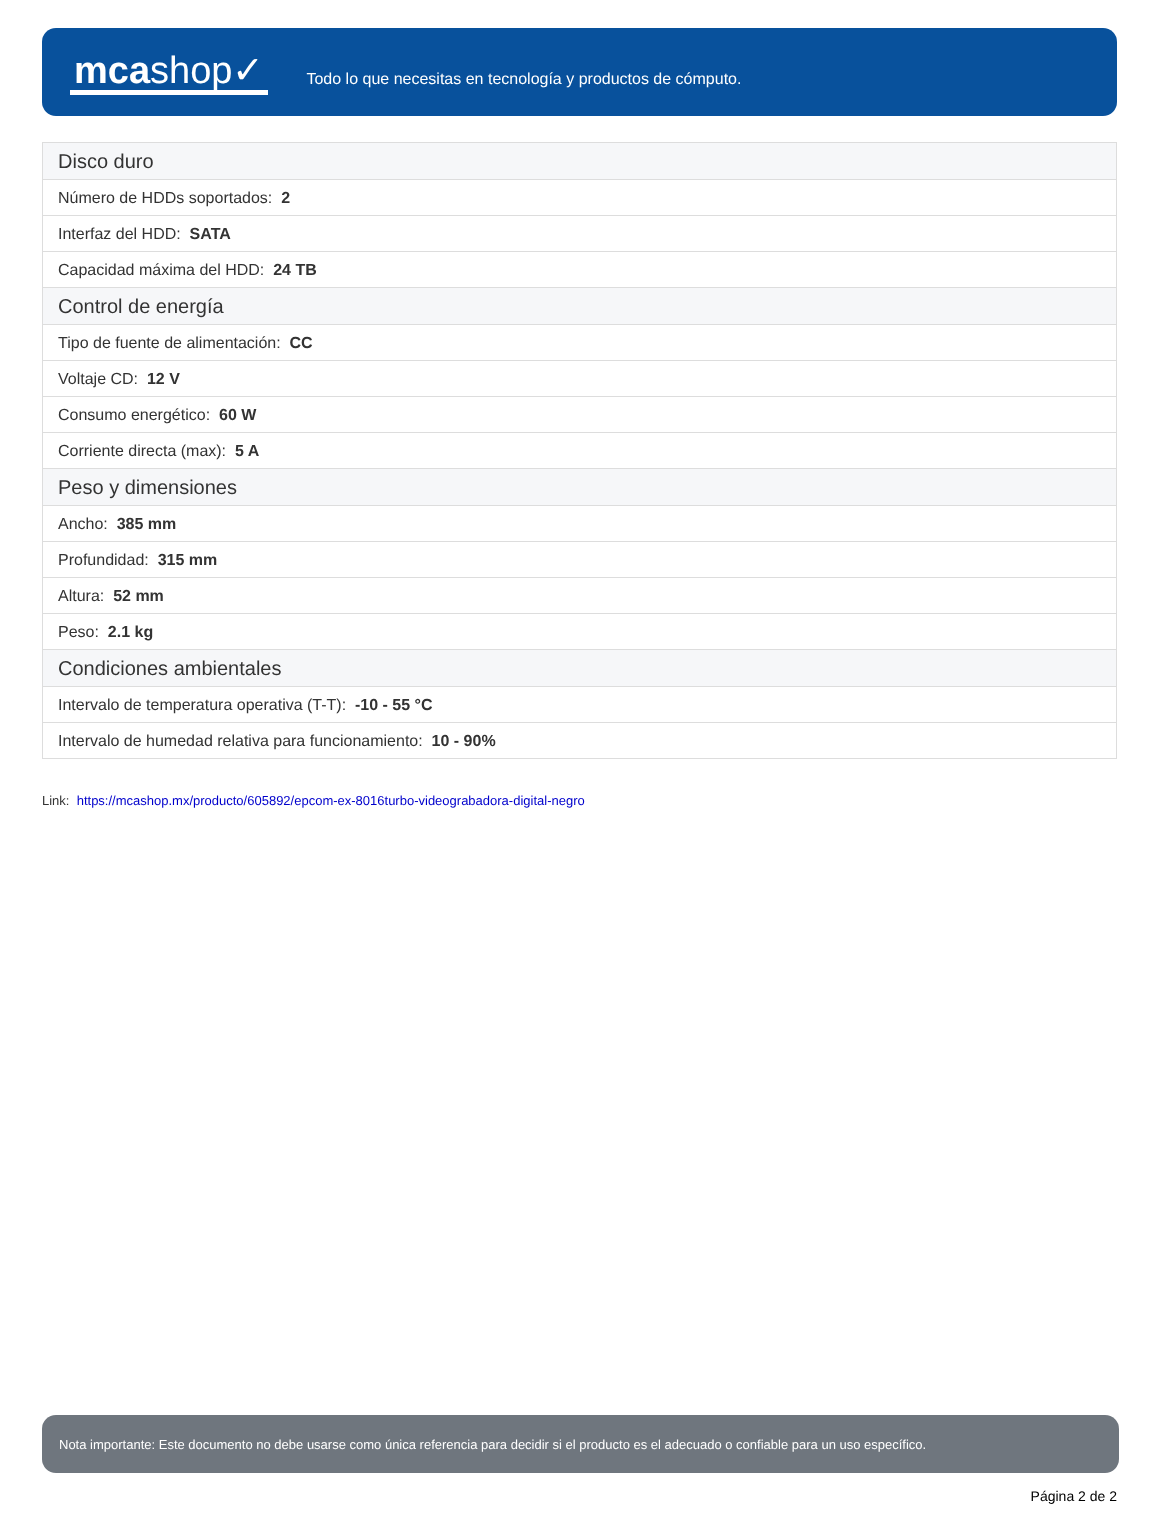mcashop✓
Todo lo que necesitas en tecnología y productos de cómputo.
| Disco duro |
| --- |
| Número de HDDs soportados: 2 |
| Interfaz del HDD: SATA |
| Capacidad máxima del HDD: 24 TB |
| Control de energía |
| Tipo de fuente de alimentación: CC |
| Voltaje CD: 12 V |
| Consumo energético: 60 W |
| Corriente directa (max): 5 A |
| Peso y dimensiones |
| Ancho: 385 mm |
| Profundidad: 315 mm |
| Altura: 52 mm |
| Peso: 2.1 kg |
| Condiciones ambientales |
| Intervalo de temperatura operativa (T-T): -10 - 55 °C |
| Intervalo de humedad relativa para funcionamiento: 10 - 90% |
Link: https://mcashop.mx/producto/605892/epcom-ex-8016turbo-videograbadora-digital-negro
Nota importante: Este documento no debe usarse como única referencia para decidir si el producto es el adecuado o confiable para un uso específico.
Página 2 de 2